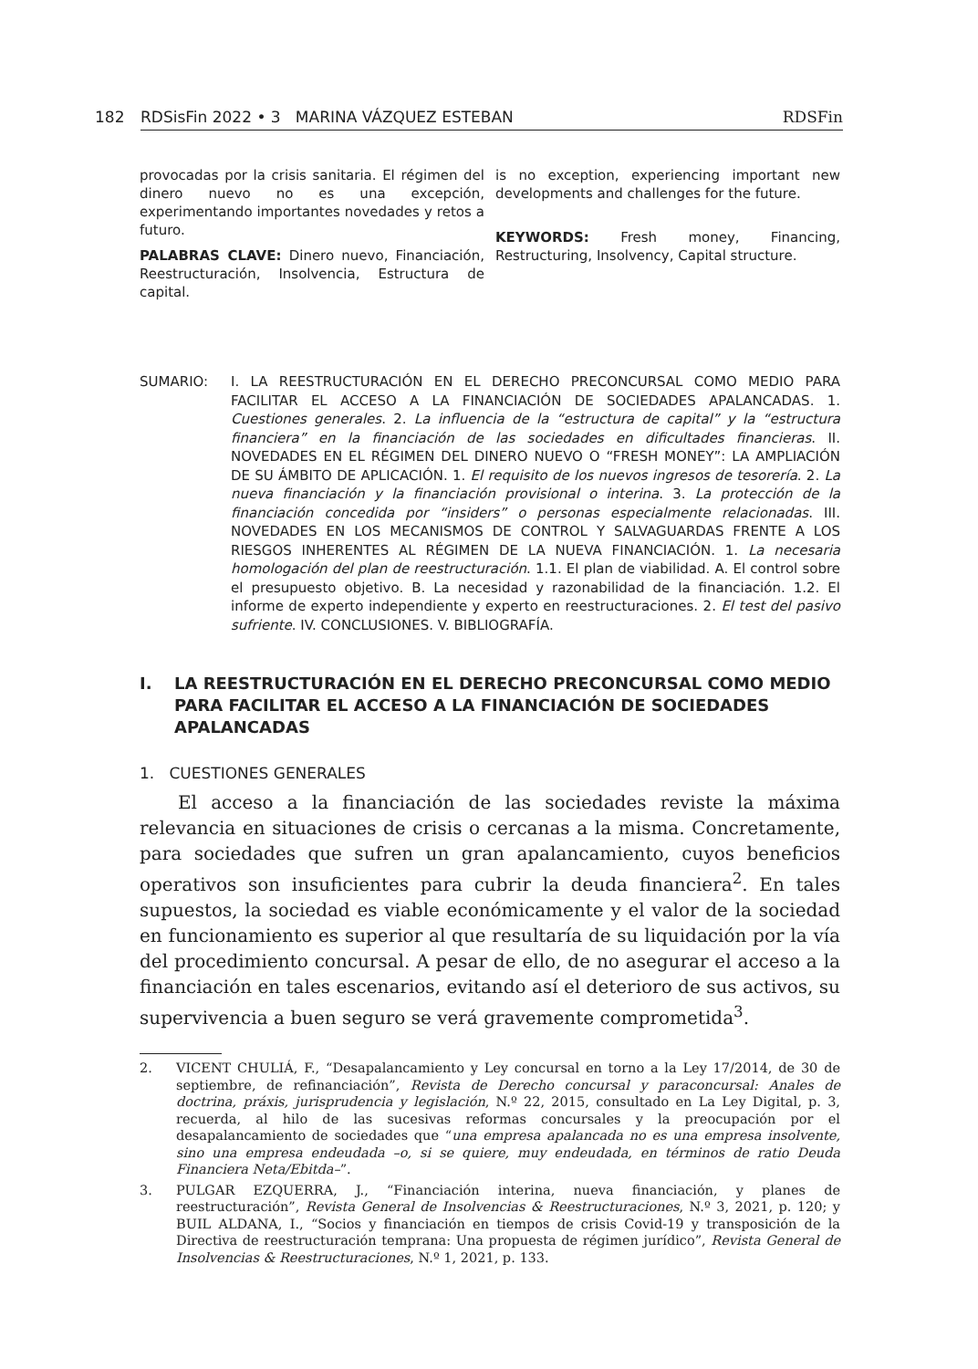182 RDSisFin 2022 • 3 MARINA VÁZQUEZ ESTEBAN RDSFin
provocadas por la crisis sanitaria. El régimen del dinero nuevo no es una excepción, experimentando importantes novedades y retos a futuro.
PALABRAS CLAVE: Dinero nuevo, Financiación, Reestructuración, Insolvencia, Estructura de capital.
is no exception, experiencing important new developments and challenges for the future.
KEYWORDS: Fresh money, Financing, Restructuring, Insolvency, Capital structure.
SUMARIO: I. LA REESTRUCTURACIÓN EN EL DERECHO PRECONCURSAL COMO MEDIO PARA FACILITAR EL ACCESO A LA FINANCIACIÓN DE SOCIEDADES APALANCADAS. 1. Cuestiones generales. 2. La influencia de la “estructura de capital” y la “estructura financiera” en la financiación de las sociedades en dificultades financieras. II. NOVEDADES EN EL RÉGIMEN DEL DINERO NUEVO O “FRESH MONEY”: LA AMPLIACIÓN DE SU ÁMBITO DE APLICACIÓN. 1. El requisito de los nuevos ingresos de tesorería. 2. La nueva financiación y la financiación provisional o interina. 3. La protección de la financiación concedida por “insiders” o personas especialmente relacionadas. III. NOVEDADES EN LOS MECANISMOS DE CONTROL Y SALVAGUARDAS FRENTE A LOS RIESGOS INHERENTES AL RÉGIMEN DE LA NUEVA FINANCIACIÓN. 1. La necesaria homologación del plan de reestructuración. 1.1. El plan de viabilidad. A. El control sobre el presupuesto objetivo. B. La necesidad y razonabilidad de la financiación. 1.2. El informe de experto independiente y experto en reestructuraciones. 2. El test del pasivo sufriente. IV. CONCLUSIONES. V. BIBLIOGRAFÍA.
I. LA REESTRUCTURACIÓN EN EL DERECHO PRECONCURSAL COMO MEDIO PARA FACILITAR EL ACCESO A LA FINANCIACIÓN DE SOCIEDADES APALANCADAS
1. CUESTIONES GENERALES
El acceso a la financiación de las sociedades reviste la máxima relevancia en situaciones de crisis o cercanas a la misma. Concretamente, para sociedades que sufren un gran apalancamiento, cuyos beneficios operativos son insuficientes para cubrir la deuda financiera<sup>2</sup>. En tales supuestos, la sociedad es viable económicamente y el valor de la sociedad en funcionamiento es superior al que resultaría de su liquidación por la vía del procedimiento concursal. A pesar de ello, de no asegurar el acceso a la financiación en tales escenarios, evitando así el deterioro de sus activos, su supervivencia a buen seguro se verá gravemente comprometida<sup>3</sup>.
2. VICENT CHULIÁ, F., “Desapalancamiento y Ley concursal en torno a la Ley 17/2014, de 30 de septiembre, de refinanciación”, Revista de Derecho concursal y paraconcursal: Anales de doctrina, práxis, jurisprudencia y legislación, N.º 22, 2015, consultado en La Ley Digital, p. 3, recuerda, al hilo de las sucesivas reformas concursales y la preocupación por el desapalancamiento de sociedades que “una empresa apalancada no es una empresa insolvente, sino una empresa endeudada –o, si se quiere, muy endeudada, en términos de ratio Deuda Financiera Neta/Ebitda–”.
3. PULGAR EZQUERRA, J., “Financiación interina, nueva financiación, y planes de reestructuración”, Revista General de Insolvencias & Reestructuraciones, N.º 3, 2021, p. 120; y BUIL ALDANA, I., “Socios y financiación en tiempos de crisis Covid-19 y transposición de la Directiva de reestructuración temprana: Una propuesta de régimen jurídico”, Revista General de Insolvencias & Reestructuraciones, N.º 1, 2021, p. 133.